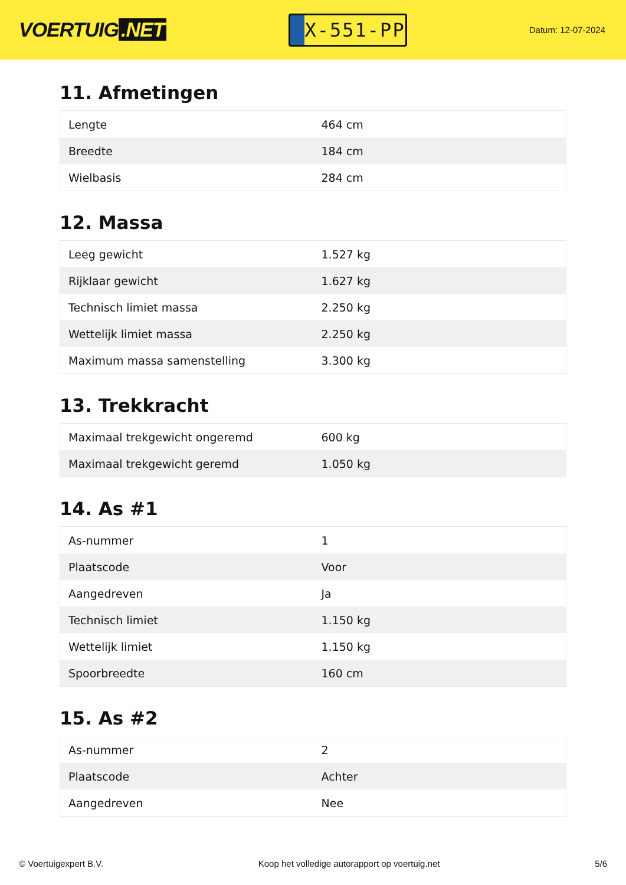VOERTUIG.NET
X-551-PP
Datum: 12-07-2024
11. Afmetingen
| Lengte | 464 cm |
| Breedte | 184 cm |
| Wielbasis | 284 cm |
12. Massa
| Leeg gewicht | 1.527 kg |
| Rijklaar gewicht | 1.627 kg |
| Technisch limiet massa | 2.250 kg |
| Wettelijk limiet massa | 2.250 kg |
| Maximum massa samenstelling | 3.300 kg |
13. Trekkracht
| Maximaal trekgewicht ongeremd | 600 kg |
| Maximaal trekgewicht geremd | 1.050 kg |
14. As #1
| As-nummer | 1 |
| Plaatscode | Voor |
| Aangedreven | Ja |
| Technisch limiet | 1.150 kg |
| Wettelijk limiet | 1.150 kg |
| Spoorbreedte | 160 cm |
15. As #2
| As-nummer | 2 |
| Plaatscode | Achter |
| Aangedreven | Nee |
© Voertuigexpert B.V. Koop het volledige autorapport op voertuig.net 5/6